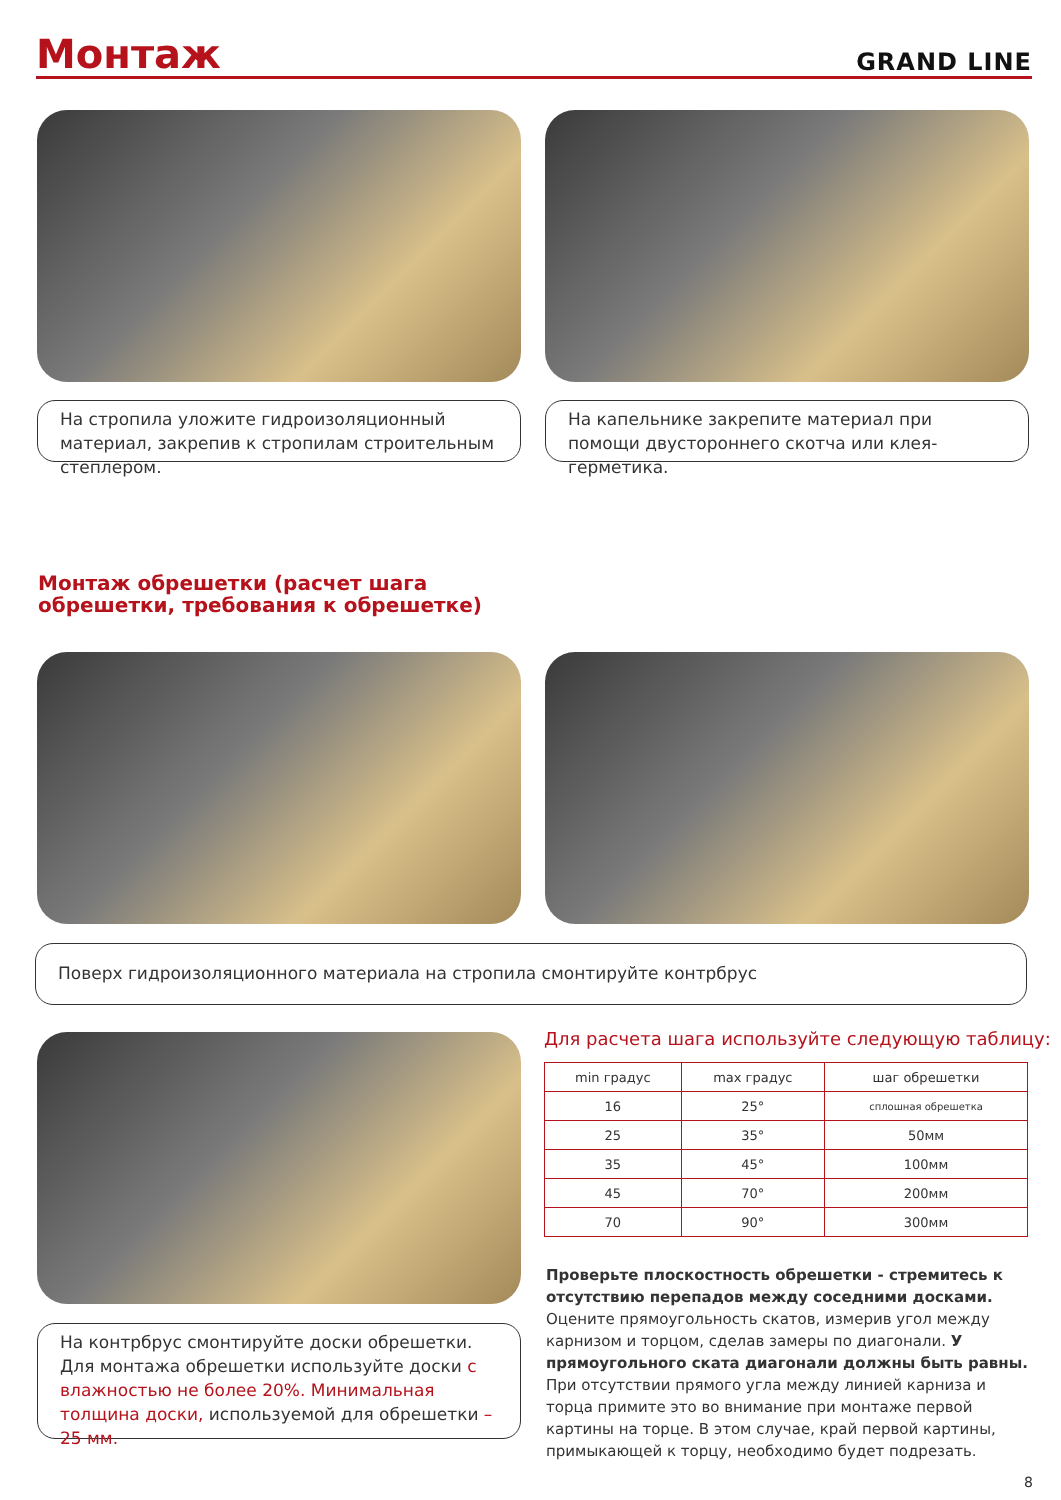Монтаж
GRAND LINE
На стропила уложите гидроизоляционный материал, закрепив к стропилам строительным степлером.
На капельнике закрепите материал при помощи двустороннего скотча или клея-герметика.
Монтаж обрешетки (расчет шага
обрешетки, требования к обрешетке)
Поверх гидроизоляционного материала на стропила смонтируйте контрбрус
На контрбрус смонтируйте доски обрешетки. Для монтажа обрешетки используйте доски с влажностью не более 20%. Минимальная толщина доски, используемой для обрешетки – 25 мм.
Для расчета шага используйте следующую таблицу:
| min градус | max градус | шаг обрешетки |
| --- | --- | --- |
| 16 | 25° | сплошная обрешетка |
| 25 | 35° | 50мм |
| 35 | 45° | 100мм |
| 45 | 70° | 200мм |
| 70 | 90° | 300мм |
Проверьте плоскостность обрешетки - стремитесь к отсутствию перепадов между соседними досками. Оцените прямоугольность скатов, измерив угол между карнизом и торцом, сделав замеры по диагонали. У прямоугольного ската диагонали должны быть равны. При отсутствии прямого угла между линией карниза и торца примите это во внимание при монтаже первой картины на торце. В этом случае, край первой картины, примыкающей к торцу, необходимо будет подрезать.
8